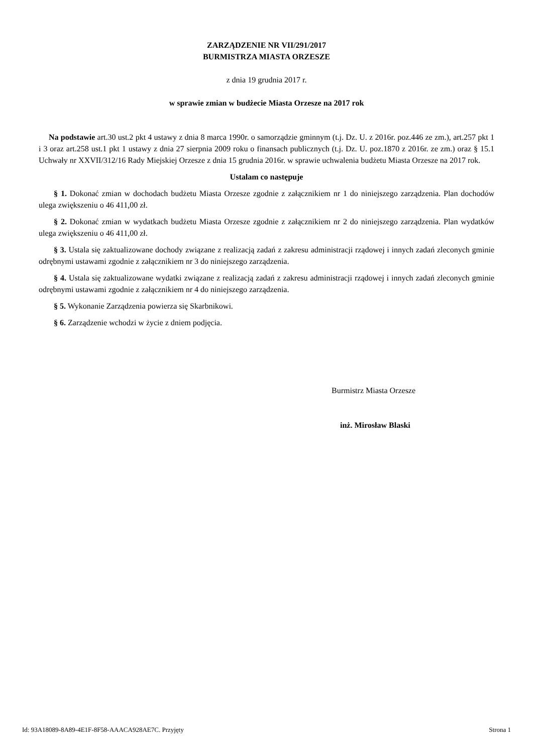ZARZĄDZENIE NR VII/291/2017
BURMISTRZA MIASTA ORZESZE
z dnia 19 grudnia 2017 r.
w sprawie zmian w budżecie Miasta Orzesze na 2017 rok
Na podstawie art.30 ust.2 pkt 4 ustawy z dnia 8 marca 1990r. o samorządzie gminnym (t.j. Dz. U. z 2016r. poz.446 ze zm.), art.257 pkt 1 i 3 oraz art.258 ust.1 pkt 1 ustawy z dnia 27 sierpnia 2009 roku o finansach publicznych (t.j. Dz. U. poz.1870 z 2016r. ze zm.) oraz § 15.1 Uchwały nr XXVII/312/16 Rady Miejskiej Orzesze z dnia 15 grudnia 2016r. w sprawie uchwalenia budżetu Miasta Orzesze na 2017 rok.
Ustalam co następuje
§ 1. Dokonać zmian w dochodach budżetu Miasta Orzesze zgodnie z załącznikiem nr 1 do niniejszego zarządzenia. Plan dochodów ulega zwiększeniu o 46 411,00 zł.
§ 2. Dokonać zmian w wydatkach budżetu Miasta Orzesze zgodnie z załącznikiem nr 2 do niniejszego zarządzenia. Plan wydatków ulega zwiększeniu o 46 411,00 zł.
§ 3. Ustala się zaktualizowane dochody związane z realizacją zadań z zakresu administracji rządowej i innych zadań zleconych gminie odrębnymi ustawami zgodnie z załącznikiem nr 3 do niniejszego zarządzenia.
§ 4. Ustala się zaktualizowane wydatki związane z realizacją zadań z zakresu administracji rządowej i innych zadań zleconych gminie odrębnymi ustawami zgodnie z załącznikiem nr 4 do niniejszego zarządzenia.
§ 5. Wykonanie Zarządzenia powierza się Skarbnikowi.
§ 6. Zarządzenie wchodzi w życie z dniem podjęcia.
Burmistrz Miasta Orzesze
inż. Mirosław Blaski
Id: 93A18089-8A89-4E1F-8F58-AAACA928AE7C. Przyjęty Strona 1